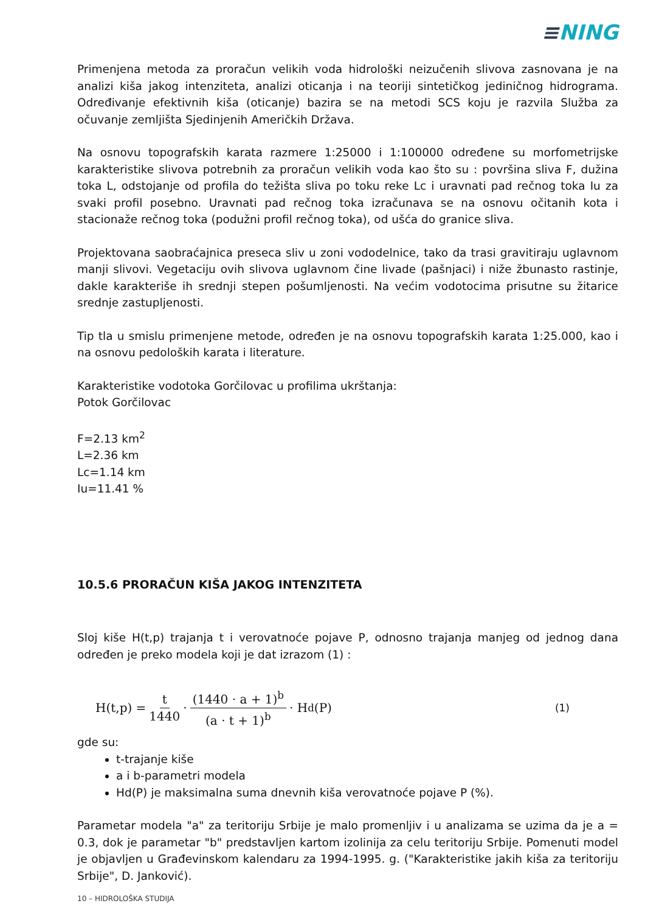≡NING
Primenjena metoda za proračun velikih voda hidrološki neizučenih slivova zasnovana je na analizi kiša jakog intenziteta, analizi oticanja i na teoriji sintetičkog jediničnog hidrograma. Određivanje efektivnih kiša (oticanje) bazira se na metodi SCS koju je razvila Služba za očuvanje zemljišta Sjedinjenih Američkih Država.
Na osnovu topografskih karata razmere 1:25000 i 1:100000 određene su morfometrijske karakteristike slivova potrebnih za proračun velikih voda kao što su : površina sliva F, dužina toka L, odstojanje od profila do težišta sliva po toku reke Lc i uravnati pad rečnog toka Iu za svaki profil posebno. Uravnati pad rečnog toka izračunava se na osnovu očitanih kota i stacionaže rečnog toka (podužni profil rečnog toka), od ušća do granice sliva.
Projektovana saobraćajnica preseca sliv u zoni vododelnice, tako da trasi gravitiraju uglavnom manji slivovi. Vegetaciju ovih slivova uglavnom čine livade (pašnjaci) i niže žbunasto rastinje, dakle karakteriše ih srednji stepen pošumljenosti. Na većim vodotocima prisutne su žitarice srednje zastupljenosti.
Tip tla u smislu primenjene metode, određen je na osnovu topografskih karata 1:25.000, kao i na osnovu pedoloških karata i literature.
Karakteristike vodotoka Gorčilovac u profilima ukrštanja:
Potok Gorčilovac
F=2.13 km<sup>2</sup>
L=2.36 km
Lc=1.14 km
Iu=11.41 %
10.5.6 PRORAČUN KIŠA JAKOG INTENZITETA
Sloj kiše H(t,p) trajanja t i verovatnoće pojave P, odnosno trajanja manjeg od jednog dana određen je preko modela koji je dat izrazom (1) :
H(t,p) = t 1440 · (1440 · a + 1)<sup>b</sup> (a · t + 1)<sup>b</sup> · H<sub>d</sub> (P) (1)
gde su:
t-trajanje kiše
a i b-parametri modela
Hd(P) je maksimalna suma dnevnih kiša verovatnoće pojave P (%).
Parametar modela "a" za teritoriju Srbije je malo promenljiv i u analizama se uzima da je a = 0.3, dok je parametar "b" predstavljen kartom izolinija za celu teritoriju Srbije. Pomenuti model je objavljen u Građevinskom kalendaru za 1994-1995. g. ("Karakteristike jakih kiša za teritoriju Srbije", D. Janković).
10 – HIDROLOŠKA STUDIJA